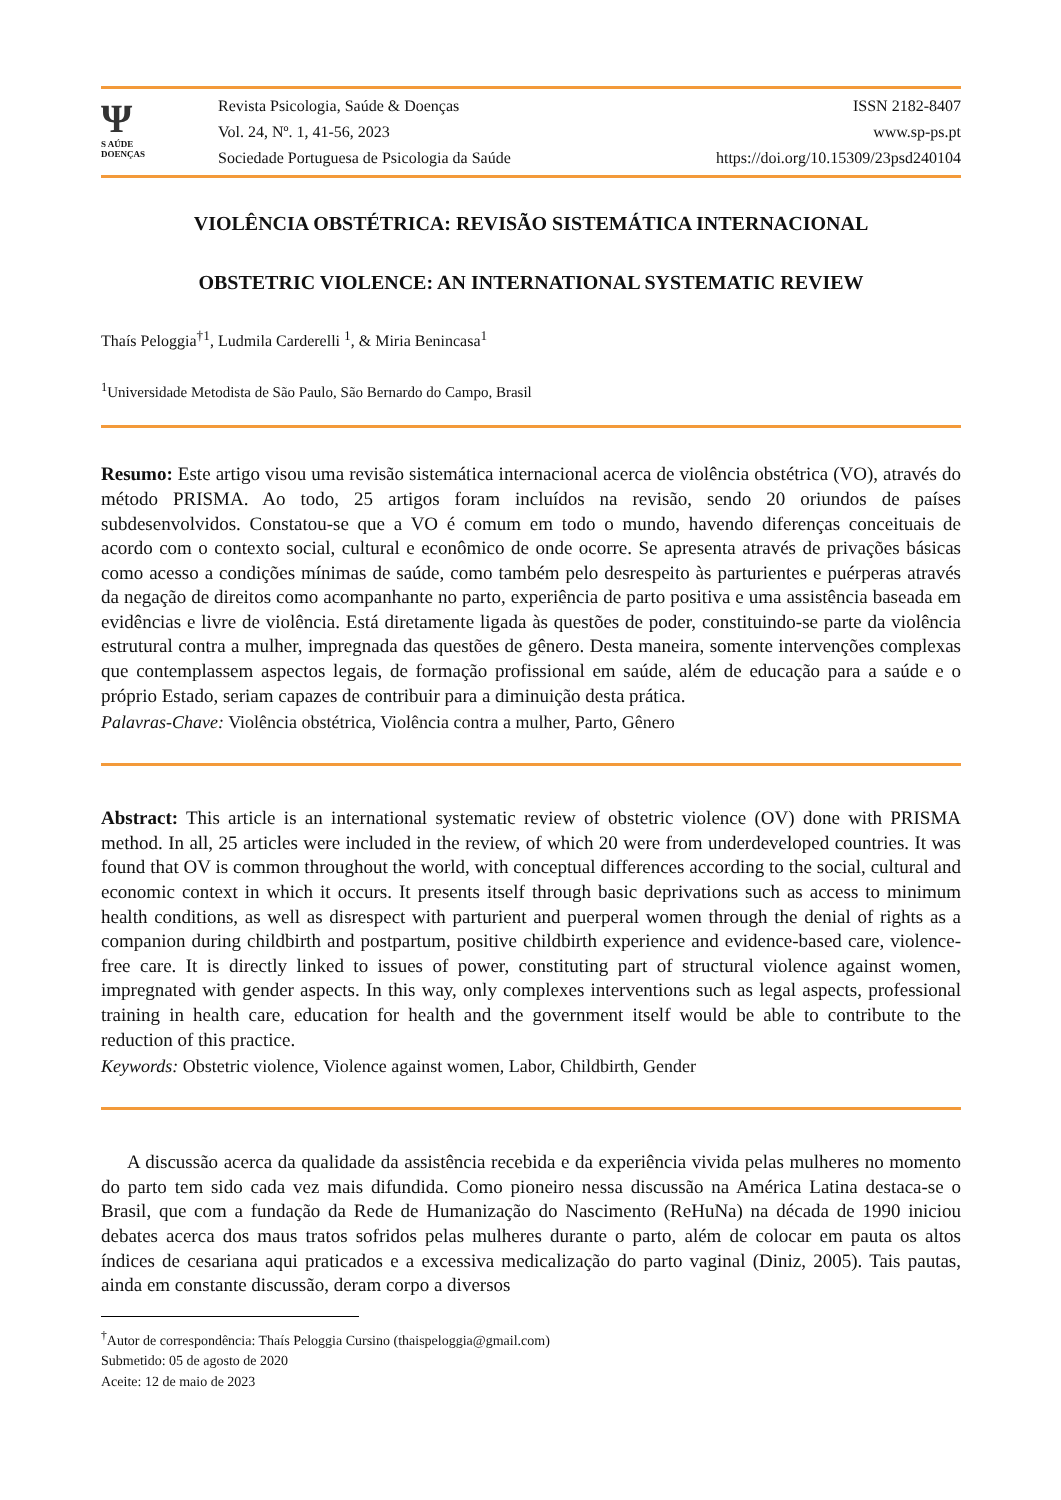Ψ
S AÚDE
DOENÇAS
Revista Psicologia, Saúde & Doenças
Vol. 24, Nº. 1, 41-56, 2023
Sociedade Portuguesa de Psicologia da Saúde
ISSN 2182-8407
www.sp-ps.pt
https://doi.org/10.15309/23psd240104
VIOLÊNCIA OBSTÉTRICA: REVISÃO SISTEMÁTICA INTERNACIONAL
OBSTETRIC VIOLENCE: AN INTERNATIONAL SYSTEMATIC REVIEW
Thaís Peloggia<sup>†1</sup>, Ludmila Carderelli <sup>1</sup>, & Miria Benincasa<sup>1</sup>
<sup>1</sup> Universidade Metodista de São Paulo, São Bernardo do Campo, Brasil
Resumo: Este artigo visou uma revisão sistemática internacional acerca de violência obstétrica (VO), através do método PRISMA. Ao todo, 25 artigos foram incluídos na revisão, sendo 20 oriundos de países subdesenvolvidos. Constatou-se que a VO é comum em todo o mundo, havendo diferenças conceituais de acordo com o contexto social, cultural e econômico de onde ocorre. Se apresenta através de privações básicas como acesso a condições mínimas de saúde, como também pelo desrespeito às parturientes e puérperas através da negação de direitos como acompanhante no parto, experiência de parto positiva e uma assistência baseada em evidências e livre de violência. Está diretamente ligada às questões de poder, constituindo-se parte da violência estrutural contra a mulher, impregnada das questões de gênero. Desta maneira, somente intervenções complexas que contemplassem aspectos legais, de formação profissional em saúde, além de educação para a saúde e o próprio Estado, seriam capazes de contribuir para a diminuição desta prática.
Palavras-Chave: Violência obstétrica, Violência contra a mulher, Parto, Gênero
Abstract: This article is an international systematic review of obstetric violence (OV) done with PRISMA method. In all, 25 articles were included in the review, of which 20 were from underdeveloped countries. It was found that OV is common throughout the world, with conceptual differences according to the social, cultural and economic context in which it occurs. It presents itself through basic deprivations such as access to minimum health conditions, as well as disrespect with parturient and puerperal women through the denial of rights as a companion during childbirth and postpartum, positive childbirth experience and evidence-based care, violence-free care. It is directly linked to issues of power, constituting part of structural violence against women, impregnated with gender aspects. In this way, only complexes interventions such as legal aspects, professional training in health care, education for health and the government itself would be able to contribute to the reduction of this practice.
Keywords: Obstetric violence, Violence against women, Labor, Childbirth, Gender
A discussão acerca da qualidade da assistência recebida e da experiência vivida pelas mulheres no momento do parto tem sido cada vez mais difundida. Como pioneiro nessa discussão na América Latina destaca-se o Brasil, que com a fundação da Rede de Humanização do Nascimento (ReHuNa) na década de 1990 iniciou debates acerca dos maus tratos sofridos pelas mulheres durante o parto, além de colocar em pauta os altos índices de cesariana aqui praticados e a excessiva medicalização do parto vaginal (Diniz, 2005). Tais pautas, ainda em constante discussão, deram corpo a diversos
<sup>†</sup> Autor de correspondência: Thaís Peloggia Cursino (thaispeloggia@gmail.com)
Submetido: 05 de agosto de 2020
Aceite: 12 de maio de 2023